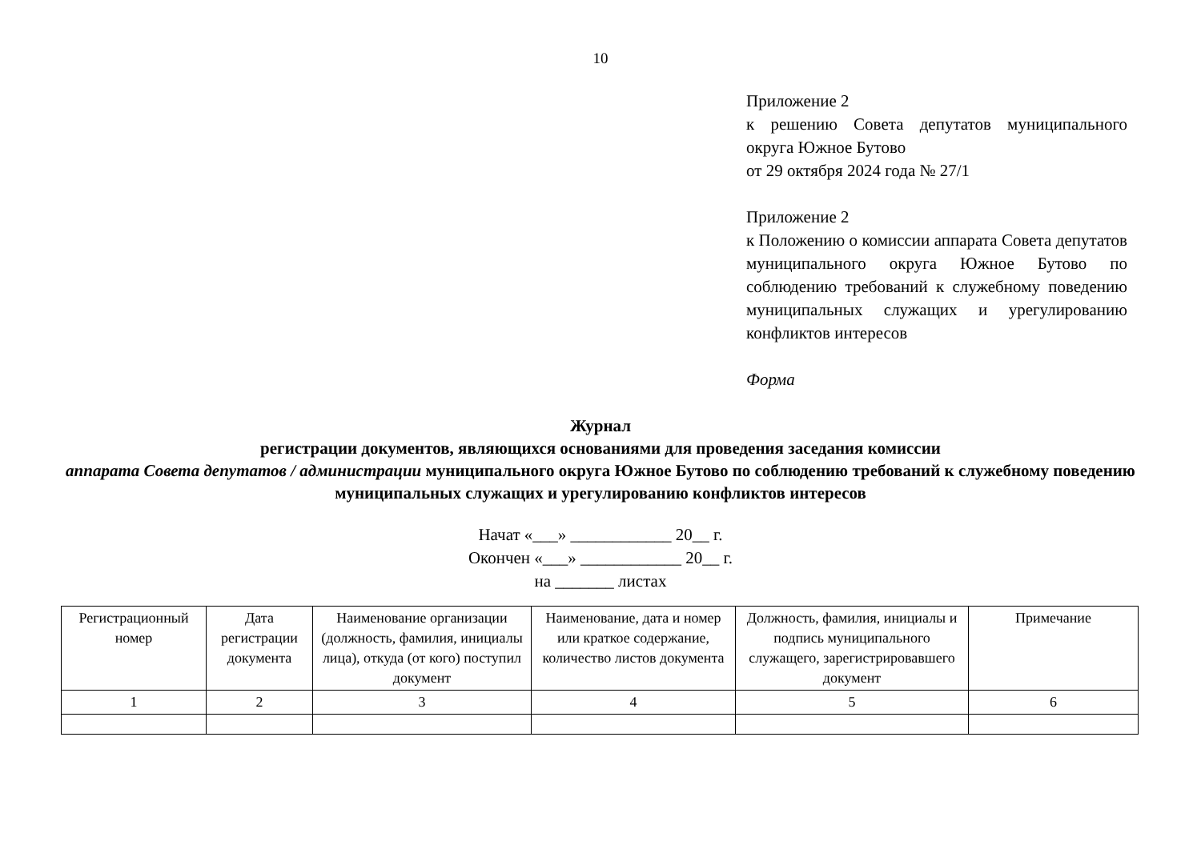10
Приложение 2
к решению Совета депутатов муниципального округа Южное Бутово
от 29 октября 2024 года № 27/1
Приложение 2
к Положению о комиссии аппарата Совета депутатов муниципального округа Южное Бутово по соблюдению требований к служебному поведению муниципальных служащих и урегулированию конфликтов интересов
Форма
Журнал
регистрации документов, являющихся основаниями для проведения заседания комиссии
аппарата Совета депутатов / администрации муниципального округа Южное Бутово по соблюдению требований к служебному поведению муниципальных служащих и урегулированию конфликтов интересов
Начат «___» ____________ 20__ г.
Окончен «___» ____________ 20__ г.
на _______ листах
| Регистрационный номер | Дата регистрации документа | Наименование организации (должность, фамилия, инициалы лица), откуда (от кого) поступил документ | Наименование, дата и номер или краткое содержание, количество листов документа | Должность, фамилия, инициалы и подпись муниципального служащего, зарегистрировавшего документ | Примечание |
| --- | --- | --- | --- | --- | --- |
| 1 | 2 | 3 | 4 | 5 | 6 |